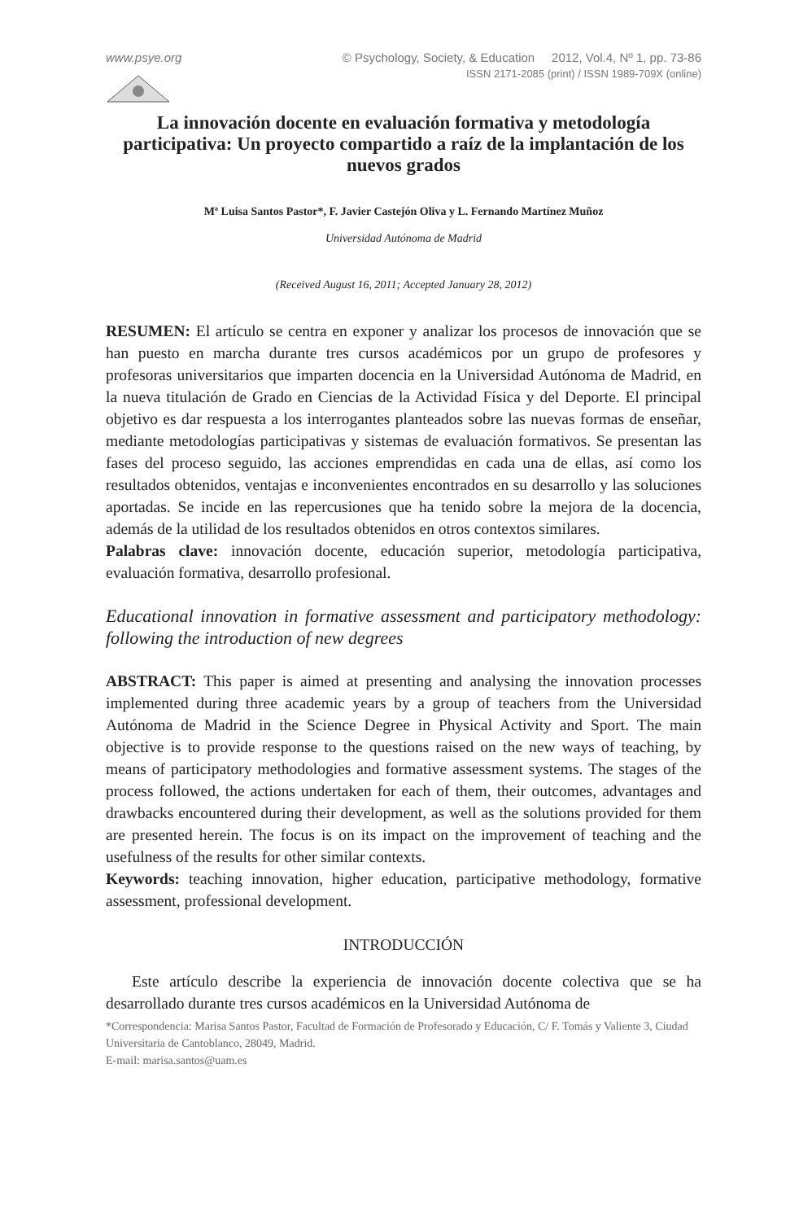www.psye.org © Psychology, Society, & Education 2012, Vol.4, Nº 1, pp. 73-86
ISSN 2171-2085 (print) / ISSN 1989-709X (online)
La innovación docente en evaluación formativa y metodología participativa: Un proyecto compartido a raíz de la implantación de los nuevos grados
Mª Luisa Santos Pastor*, F. Javier Castejón Oliva y L. Fernando Martínez Muñoz
Universidad Autónoma de Madrid
(Received August 16, 2011; Accepted January 28, 2012)
RESUMEN: El artículo se centra en exponer y analizar los procesos de innovación que se han puesto en marcha durante tres cursos académicos por un grupo de profesores y profesoras universitarios que imparten docencia en la Universidad Autónoma de Madrid, en la nueva titulación de Grado en Ciencias de la Actividad Física y del Deporte. El principal objetivo es dar respuesta a los interrogantes planteados sobre las nuevas formas de enseñar, mediante metodologías participativas y sistemas de evaluación formativos. Se presentan las fases del proceso seguido, las acciones emprendidas en cada una de ellas, así como los resultados obtenidos, ventajas e inconvenientes encontrados en su desarrollo y las soluciones aportadas. Se incide en las repercusiones que ha tenido sobre la mejora de la docencia, además de la utilidad de los resultados obtenidos en otros contextos similares.
Palabras clave: innovación docente, educación superior, metodología participativa, evaluación formativa, desarrollo profesional.
Educational innovation in formative assessment and participatory methodology: following the introduction of new degrees
ABSTRACT: This paper is aimed at presenting and analysing the innovation processes implemented during three academic years by a group of teachers from the Universidad Autónoma de Madrid in the Science Degree in Physical Activity and Sport. The main objective is to provide response to the questions raised on the new ways of teaching, by means of participatory methodologies and formative assessment systems. The stages of the process followed, the actions undertaken for each of them, their outcomes, advantages and drawbacks encountered during their development, as well as the solutions provided for them are presented herein. The focus is on its impact on the improvement of teaching and the usefulness of the results for other similar contexts.
Keywords: teaching innovation, higher education, participative methodology, formative assessment, professional development.
INTRODUCCIÓN
Este artículo describe la experiencia de innovación docente colectiva que se ha desarrollado durante tres cursos académicos en la Universidad Autónoma de
*Correspondencia: Marisa Santos Pastor, Facultad de Formación de Profesorado y Educación, C/ F. Tomás y Valiente 3, Ciudad Universitaria de Cantoblanco, 28049, Madrid.
E-mail: marisa.santos@uam.es